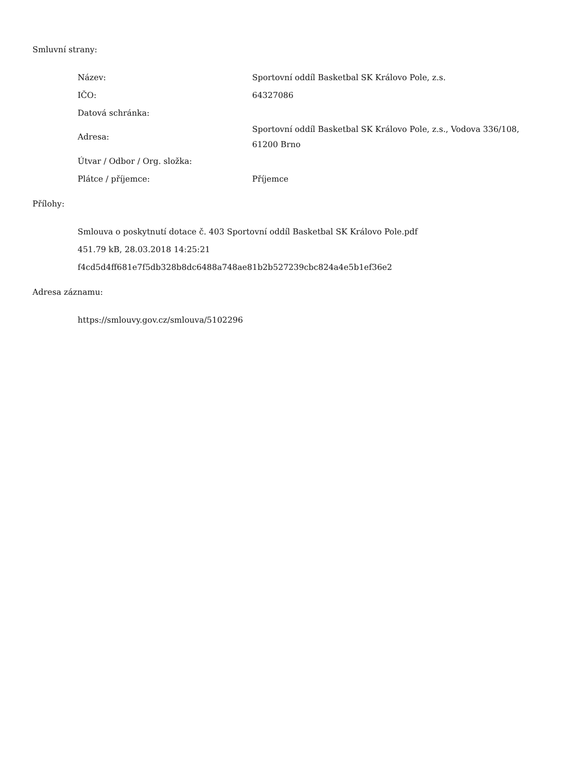Smluvní strany:
| Název: | Sportovní oddíl Basketbal SK Královo Pole, z.s. |
| IČO: | 64327086 |
| Datová schránka: | |
| Adresa: | Sportovní oddíl Basketbal SK Královo Pole, z.s., Vodova 336/108, 61200 Brno |
| Útvar / Odbor / Org. složka: | |
| Plátce / příjemce: | Příjemce |
Přílohy:
Smlouva o poskytnutí dotace č. 403 Sportovní oddíl Basketbal SK Královo Pole.pdf
451.79 kB, 28.03.2018 14:25:21
f4cd5d4ff681e7f5db328b8dc6488a748ae81b2b527239cbc824a4e5b1ef36e2
Adresa záznamu:
https://smlouvy.gov.cz/smlouva/5102296